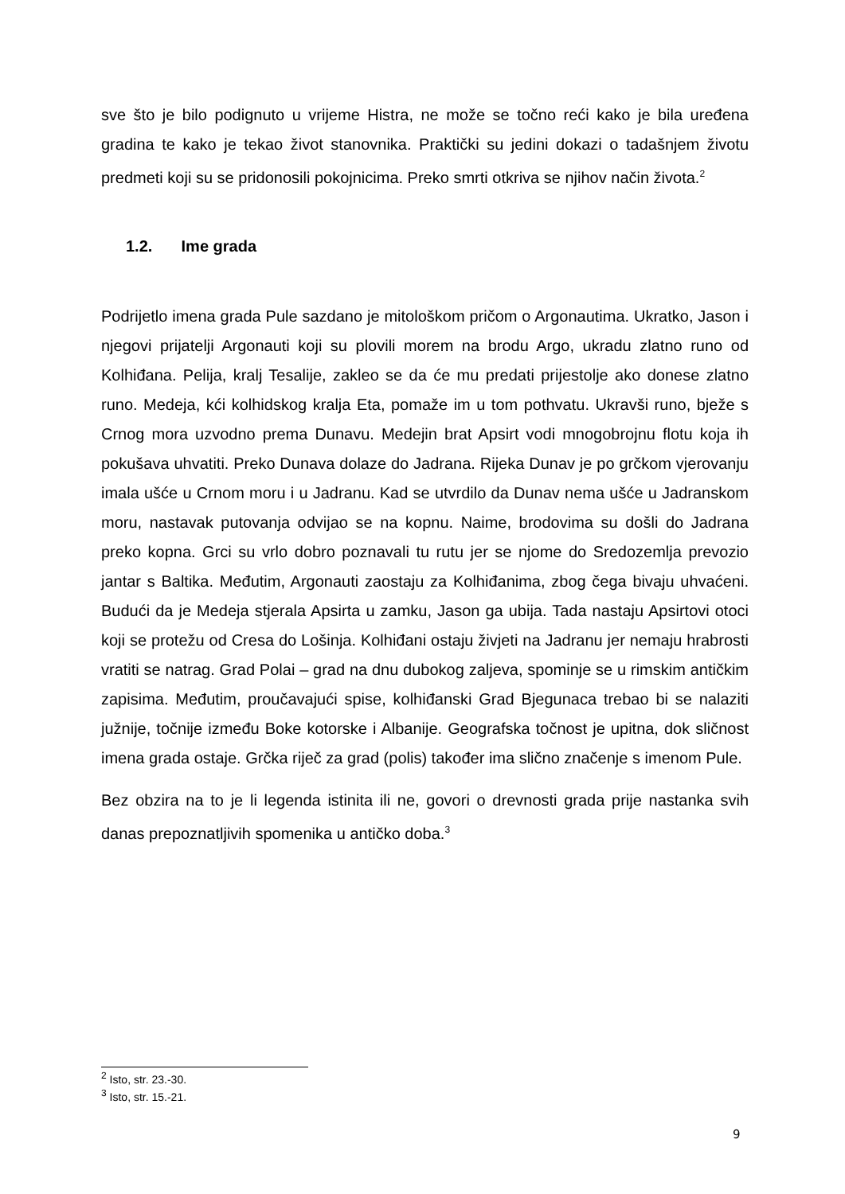sve što je bilo podignuto u vrijeme Histra, ne može se točno reći kako je bila uređena gradina te kako je tekao život stanovnika. Praktički su jedini dokazi o tadašnjem životu predmeti koji su se pridonosili pokojnicima. Preko smrti otkriva se njihov način života.<sup>2</sup>
1.2. Ime grada
Podrijetlo imena grada Pule sazdano je mitološkom pričom o Argonautima. Ukratko, Jason i njegovi prijatelji Argonauti koji su plovili morem na brodu Argo, ukradu zlatno runo od Kolhiđana. Pelija, kralj Tesalije, zakleo se da će mu predati prijestolje ako donese zlatno runo. Medeja, kći kolhidskog kralja Eta, pomaže im u tom pothvatu. Ukravši runo, bježe s Crnog mora uzvodno prema Dunavu. Medejin brat Apsirt vodi mnogobrojnu flotu koja ih pokušava uhvatiti. Preko Dunava dolaze do Jadrana. Rijeka Dunav je po grčkom vjerovanju imala ušće u Crnom moru i u Jadranu. Kad se utvrdilo da Dunav nema ušće u Jadranskom moru, nastavak putovanja odvijao se na kopnu. Naime, brodovima su došli do Jadrana preko kopna. Grci su vrlo dobro poznavali tu rutu jer se njome do Sredozemlja prevozio jantar s Baltika. Međutim, Argonauti zaostaju za Kolhiđanima, zbog čega bivaju uhvaćeni. Budući da je Medeja stjerala Apsirta u zamku, Jason ga ubija. Tada nastaju Apsirtovi otoci koji se protežu od Cresa do Lošinja. Kolhiđani ostaju živjeti na Jadranu jer nemaju hrabrosti vratiti se natrag. Grad Polai – grad na dnu dubokog zaljeva, spominje se u rimskim antičkim zapisima. Međutim, proučavajući spise, kolhiđanski Grad Bjegunaca trebao bi se nalaziti južnije, točnije između Boke kotorske i Albanije. Geografska točnost je upitna, dok sličnost imena grada ostaje. Grčka riječ za grad (polis) također ima slično značenje s imenom Pule.
Bez obzira na to je li legenda istinita ili ne, govori o drevnosti grada prije nastanka svih danas prepoznatljivih spomenika u antičko doba.<sup>3</sup>
<sup>2</sup> Isto, str. 23.-30.
<sup>3</sup> Isto, str. 15.-21.
9